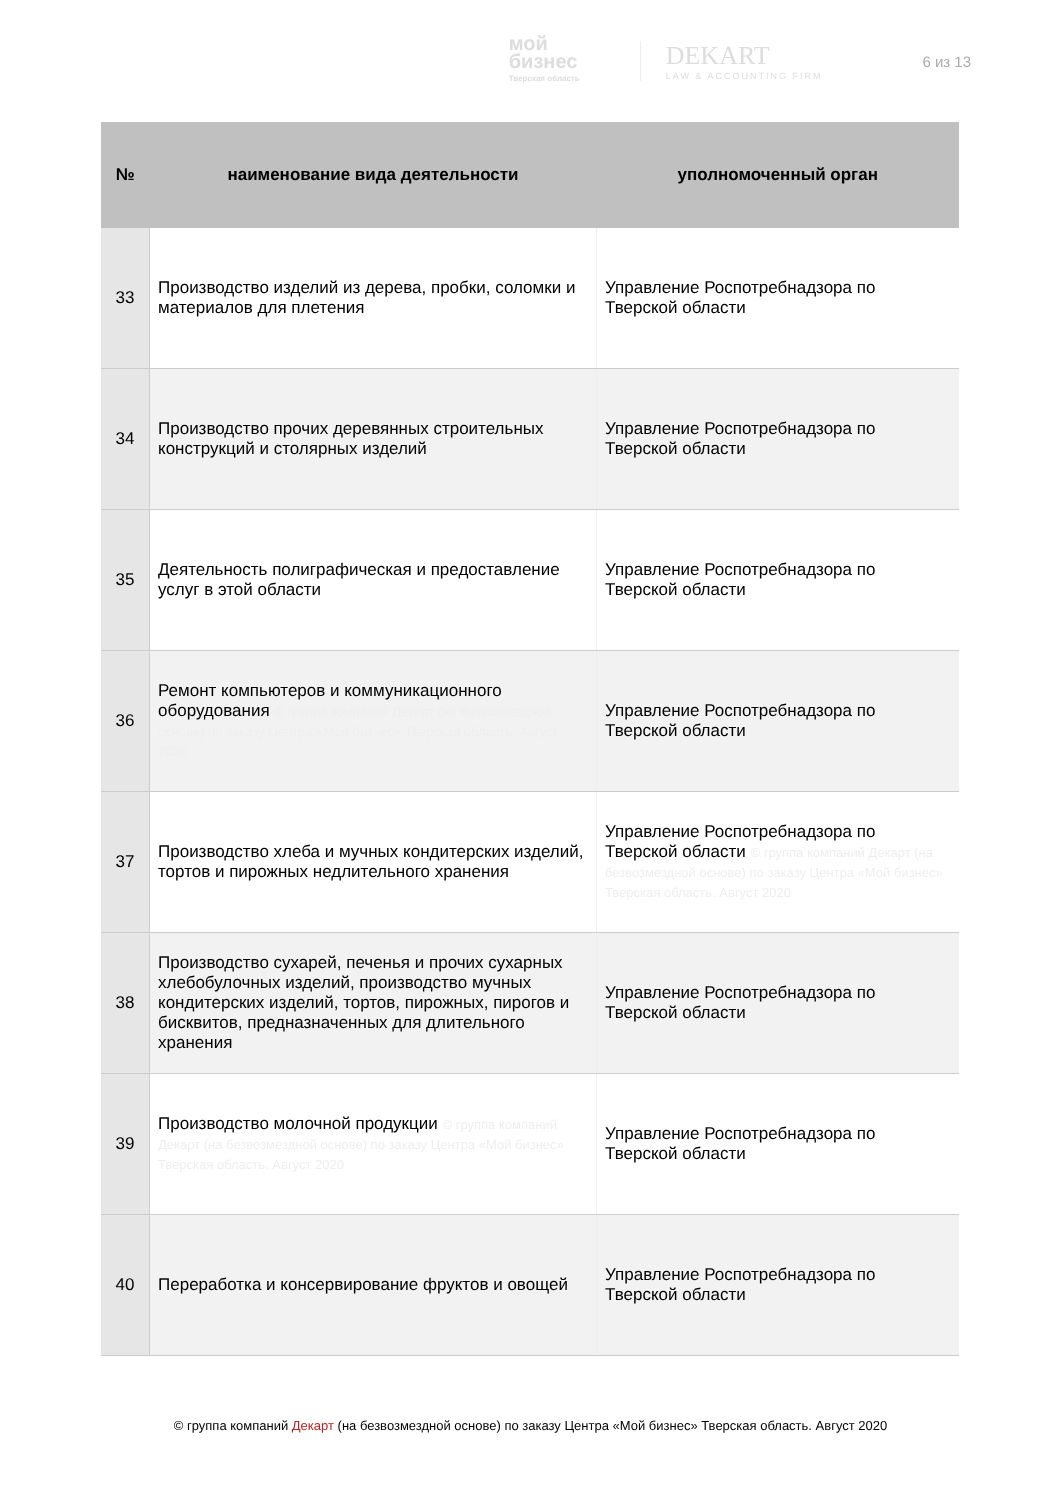мой
бизнес
Тверская область
DEKART
LAW & ACCOUNTING FIRM
6 из 13
| № | наименование вида деятельности | уполномоченный орган |
| --- | --- | --- |
| 33 | Производство изделий из дерева, пробки, соломки и материалов для плетения | Управление Роспотребнадзора по Тверской области |
| 34 | Производство прочих деревянных строительных конструкций и столярных изделий | Управление Роспотребнадзора по Тверской области |
| 35 | Деятельность полиграфическая и предоставление услуг в этой области | Управление Роспотребнадзора по Тверской области |
| 36 | Ремонт компьютеров и коммуникационного оборудования © группа компаний Декарт (на безвозмездной основе) по заказу Центра «Мой бизнес» Тверская область. Август 2020 | Управление Роспотребнадзора по Тверской области |
| 37 | Производство хлеба и мучных кондитерских изделий, тортов и пирожных недлительного хранения | Управление Роспотребнадзора по Тверской области © группа компаний Декарт (на безвозмездной основе) по заказу Центра «Мой бизнес» Тверская область. Август 2020 |
| 38 | Производство сухарей, печенья и прочих сухарных хлебобулочных изделий, производство мучных кондитерских изделий, тортов, пирожных, пирогов и бисквитов, предназначенных для длительного хранения | Управление Роспотребнадзора по Тверской области |
| 39 | Производство молочной продукции © группа компаний Декарт (на безвозмездной основе) по заказу Центра «Мой бизнес» Тверская область. Август 2020 | Управление Роспотребнадзора по Тверской области |
| 40 | Переработка и консервирование фруктов и овощей | Управление Роспотребнадзора по Тверской области |
© группа компаний Декарт (на безвозмездной основе) по заказу Центра «Мой бизнес» Тверская область. Август 2020